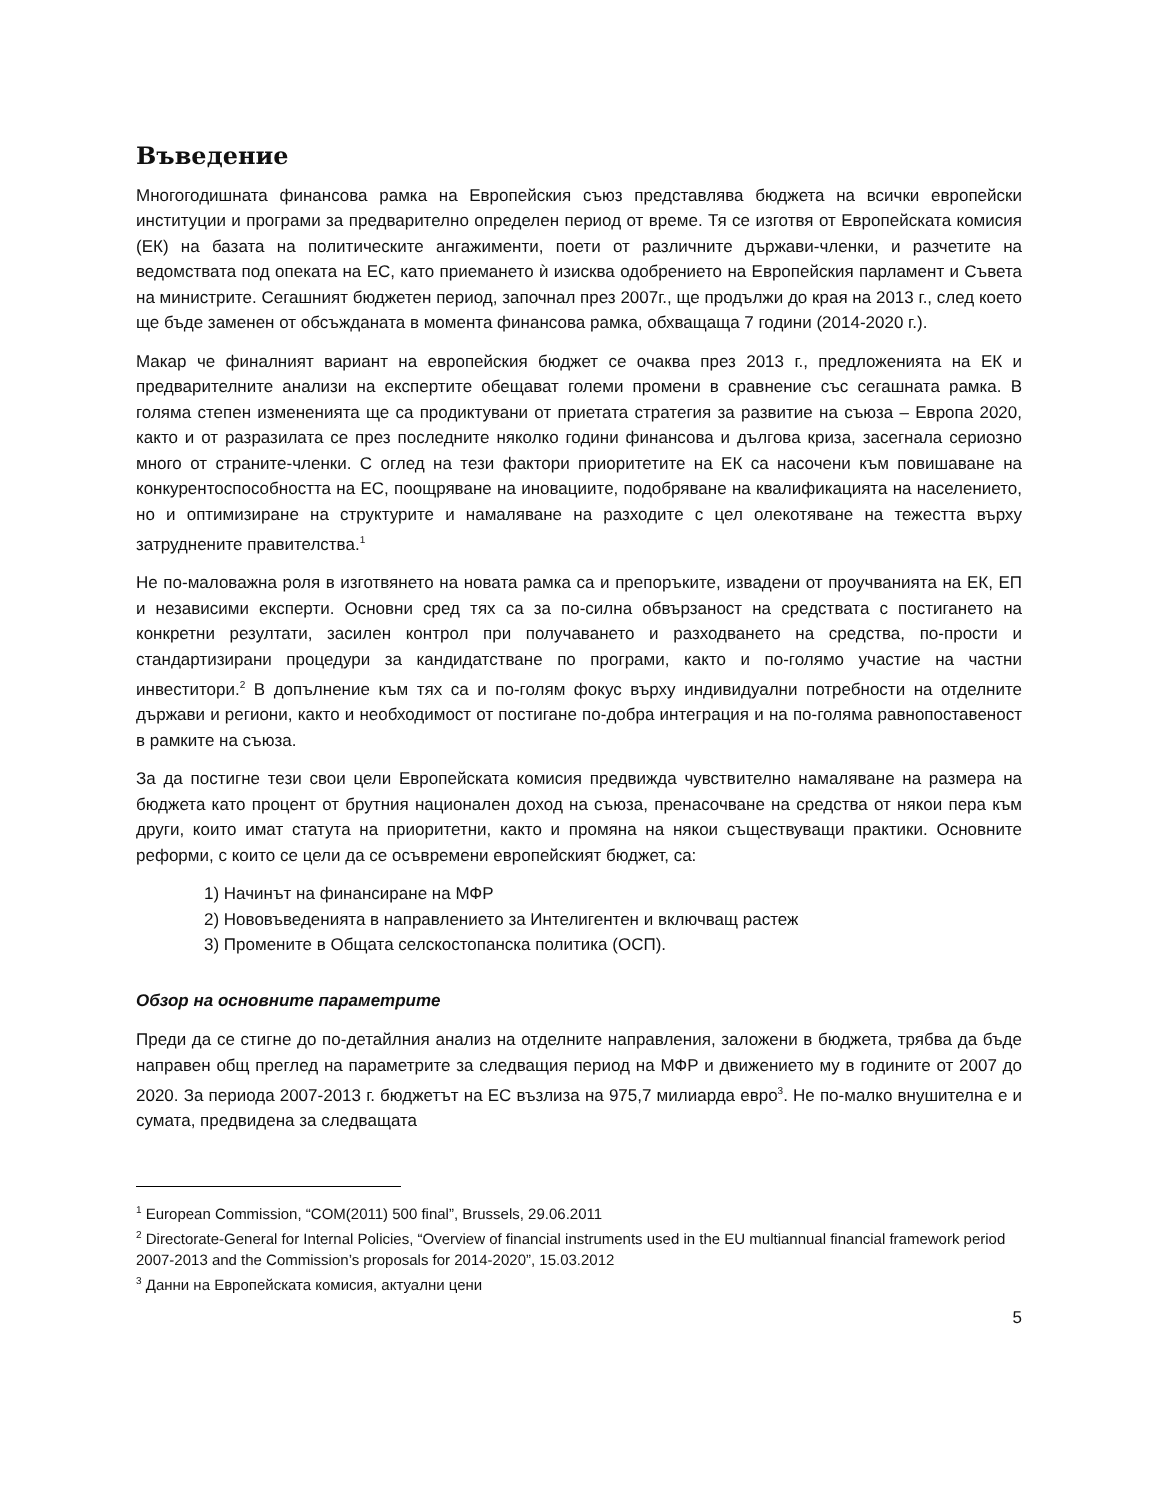Въведение
Многогодишната финансова рамка на Европейския съюз представлява бюджета на всички европейски институции и програми за предварително определен период от време. Тя се изготвя от Европейската комисия (ЕК) на базата на политическите ангажименти, поети от различните държави-членки, и разчетите на ведомствата под опеката на ЕС, като приемането ѝ изисква одобрението на Европейския парламент и Съвета на министрите. Сегашният бюджетен период, започнал през 2007г., ще продължи до края на 2013 г., след което ще бъде заменен от обсъжданата в момента финансова рамка, обхващаща 7 години (2014-2020 г.).
Макар че финалният вариант на европейския бюджет се очаква през 2013 г., предложенията на ЕК и предварителните анализи на експертите обещават големи промени в сравнение със сегашната рамка. В голяма степен измененията ще са продиктувани от приетата стратегия за развитие на съюза – Европа 2020, както и от разразилата се през последните няколко години финансова и дългова криза, засегнала сериозно много от страните-членки. С оглед на тези фактори приоритетите на ЕК са насочени към повишаване на конкурентоспособността на ЕС, поощряване на иновациите, подобряване на квалификацията на населението, но и оптимизиране на структурите и намаляване на разходите с цел олекотяване на тежестта върху затруднените правителства.<sup>1</sup>
Не по-маловажна роля в изготвянето на новата рамка са и препоръките, извадени от проучванията на ЕК, ЕП и независими експерти. Основни сред тях са за по-силна обвързаност на средствата с постигането на конкретни резултати, засилен контрол при получаването и разходването на средства, по-прости и стандартизирани процедури за кандидатстване по програми, както и по-голямо участие на частни инвеститори.<sup>2</sup> В допълнение към тях са и по-голям фокус върху индивидуални потребности на отделните държави и региони, както и необходимост от постигане по-добра интеграция и на по-голяма равнопоставеност в рамките на съюза.
За да постигне тези свои цели Европейската комисия предвижда чувствително намаляване на размера на бюджета като процент от брутния национален доход на съюза, пренасочване на средства от някои пера към други, които имат статута на приоритетни, както и промяна на някои съществуващи практики. Основните реформи, с които се цели да се осъвремени европейският бюджет, са:
1) Начинът на финансиране на МФР
2) Нововъведенията в направлението за Интелигентен и включващ растеж
3) Промените в Общата селскостопанска политика (ОСП).
Обзор на основните параметрите
Преди да се стигне до по-детайлния анализ на отделните направления, заложени в бюджета, трябва да бъде направен общ преглед на параметрите за следващия период на МФР и движението му в годините от 2007 до 2020. За периода 2007-2013 г. бюджетът на ЕС възлиза на 975,7 милиарда евро<sup>3</sup>. Не по-малко внушителна е и сумата, предвидена за следващата
<sup>1</sup> European Commission, “COM(2011) 500 final”, Brussels, 29.06.2011
<sup>2</sup> Directorate-General for Internal Policies, “Overview of financial instruments used in the EU multiannual financial framework period 2007-2013 and the Commission’s proposals for 2014-2020”, 15.03.2012
<sup>3</sup> Данни на Европейската комисия, актуални цени
5